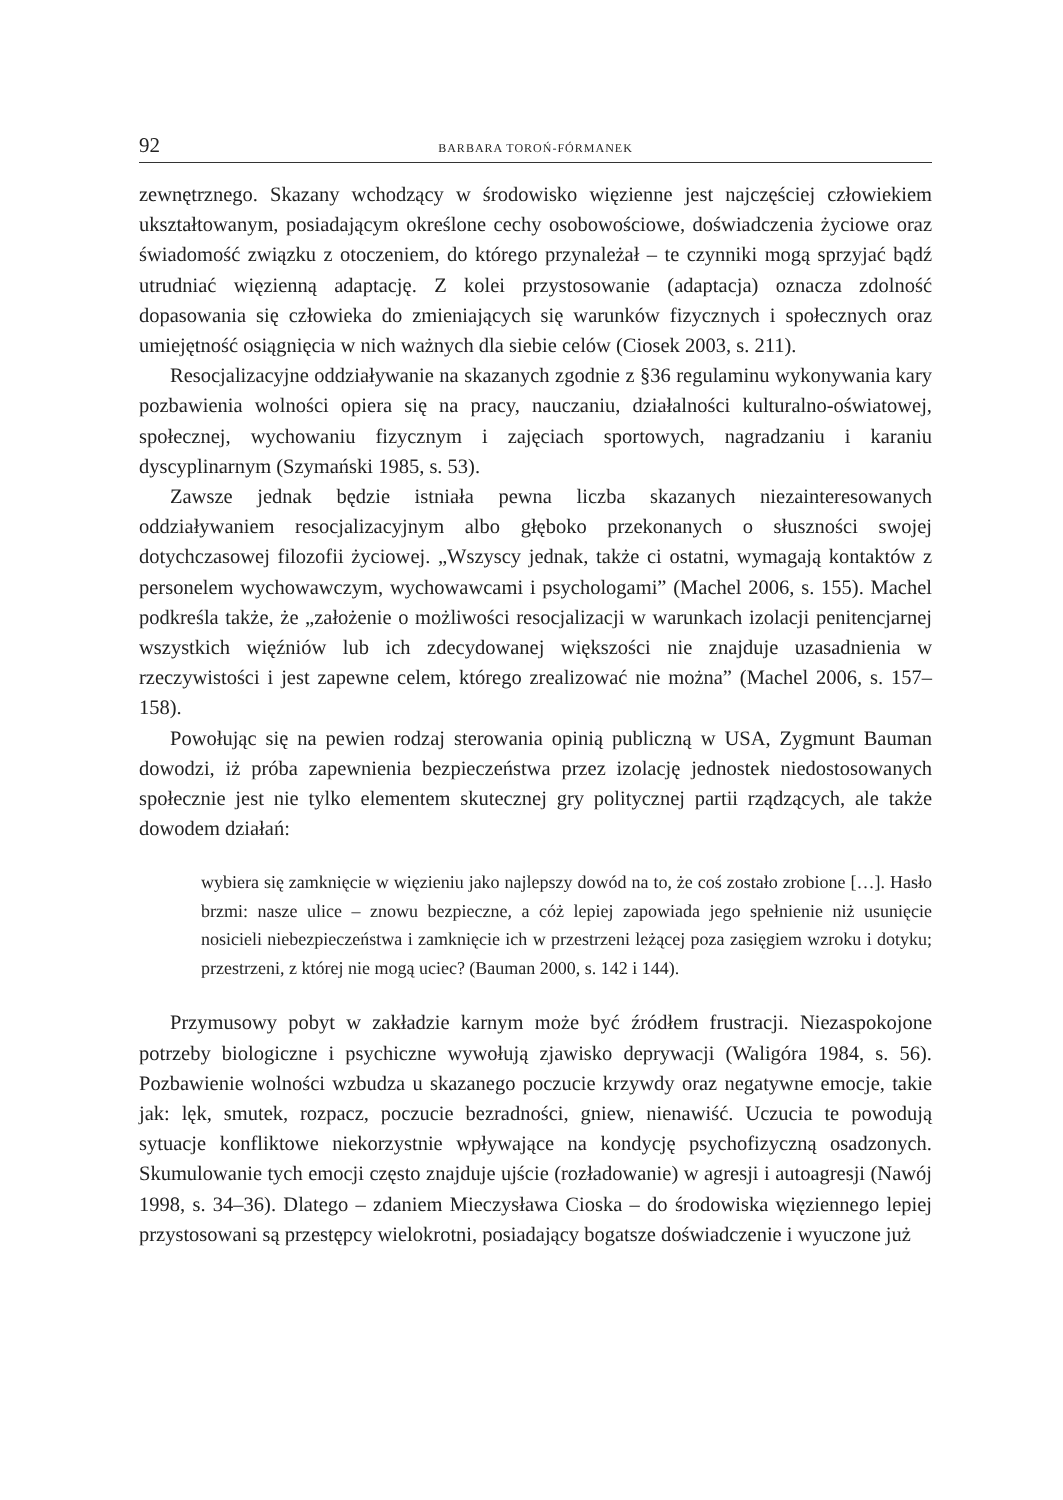92 BARBARA TOROŃ-FÓRMANEK
zewnętrznego. Skazany wchodzący w środowisko więzienne jest najczęściej człowiekiem ukształtowanym, posiadającym określone cechy osobowościowe, doświadczenia życiowe oraz świadomość związku z otoczeniem, do którego przynależał – te czynniki mogą sprzyjać bądź utrudniać więzienną adaptację. Z kolei przystosowanie (adaptacja) oznacza zdolność dopasowania się człowieka do zmieniających się warunków fizycznych i społecznych oraz umiejętność osiągnięcia w nich ważnych dla siebie celów (Ciosek 2003, s. 211).
Resocjalizacyjne oddziaływanie na skazanych zgodnie z §36 regulaminu wykonywania kary pozbawienia wolności opiera się na pracy, nauczaniu, działalności kulturalno-oświatowej, społecznej, wychowaniu fizycznym i zajęciach sportowych, nagradzaniu i karaniu dyscyplinarnym (Szymański 1985, s. 53).
Zawsze jednak będzie istniała pewna liczba skazanych niezainteresowanych oddziaływaniem resocjalizacyjnym albo głęboko przekonanych o słuszności swojej dotychczasowej filozofii życiowej. „Wszyscy jednak, także ci ostatni, wymagają kontaktów z personelem wychowawczym, wychowawcami i psychologami” (Machel 2006, s. 155). Machel podkreśla także, że „założenie o możliwości resocjalizacji w warunkach izolacji penitencjarnej wszystkich więźniów lub ich zdecydowanej większości nie znajduje uzasadnienia w rzeczywistości i jest zapewne celem, którego zrealizować nie można” (Machel 2006, s. 157–158).
Powołując się na pewien rodzaj sterowania opinią publiczną w USA, Zygmunt Bauman dowodzi, iż próba zapewnienia bezpieczeństwa przez izolację jednostek niedostosowanych społecznie jest nie tylko elementem skutecznej gry politycznej partii rządzących, ale także dowodem działań:
wybiera się zamknięcie w więzieniu jako najlepszy dowód na to, że coś zostało zrobione […]. Hasło brzmi: nasze ulice – znowu bezpieczne, a cóż lepiej zapowiada jego spełnienie niż usunięcie nosicieli niebezpieczeństwa i zamknięcie ich w przestrzeni leżącej poza zasięgiem wzroku i dotyku; przestrzeni, z której nie mogą uciec? (Bauman 2000, s. 142 i 144).
Przymusowy pobyt w zakładzie karnym może być źródłem frustracji. Niezaspokojone potrzeby biologiczne i psychiczne wywołują zjawisko deprywacji (Waligóra 1984, s. 56). Pozbawienie wolności wzbudza u skazanego poczucie krzywdy oraz negatywne emocje, takie jak: lęk, smutek, rozpacz, poczucie bezradności, gniew, nienawiść. Uczucia te powodują sytuacje konfliktowe niekorzystnie wpływające na kondycję psychofizyczną osadzonych. Skumulowanie tych emocji często znajduje ujście (rozładowanie) w agresji i autoagresji (Nawój 1998, s. 34–36). Dlatego – zdaniem Mieczysława Cioska – do środowiska więziennego lepiej przystosowani są przestępcy wielokrotni, posiadający bogatsze doświadczenie i wyuczone już